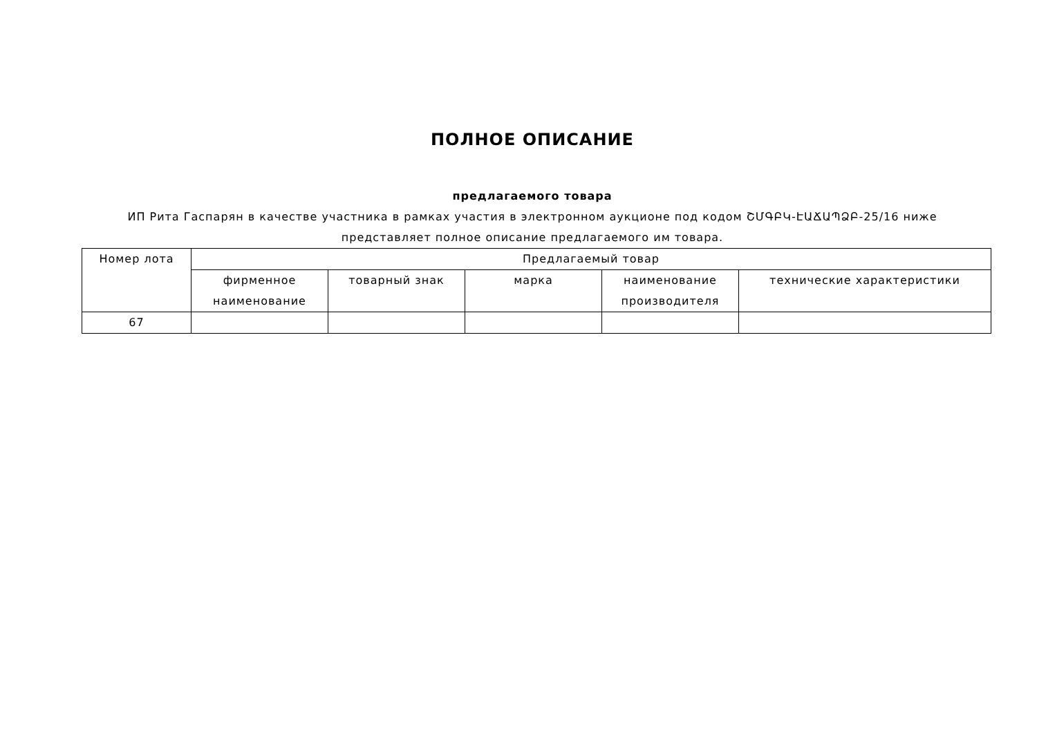ПОЛНОЕ ОПИСАНИЕ
предлагаемого товара
ИП Рита Гаспарян в качестве участника в рамках участия в электронном аукционе под кодом ՇՄԳԲԿ-ԷԱՃԱՊՁԲ-25/16 ниже представляет полное описание предлагаемого им товара.
| Номер лота | Предлагаемый товар | | | | |
| --- | --- | --- | --- | --- | --- |
| | фирменное наименование | товарный знак | марка | наименование производителя | технические характеристики |
| 67 | | | | | |